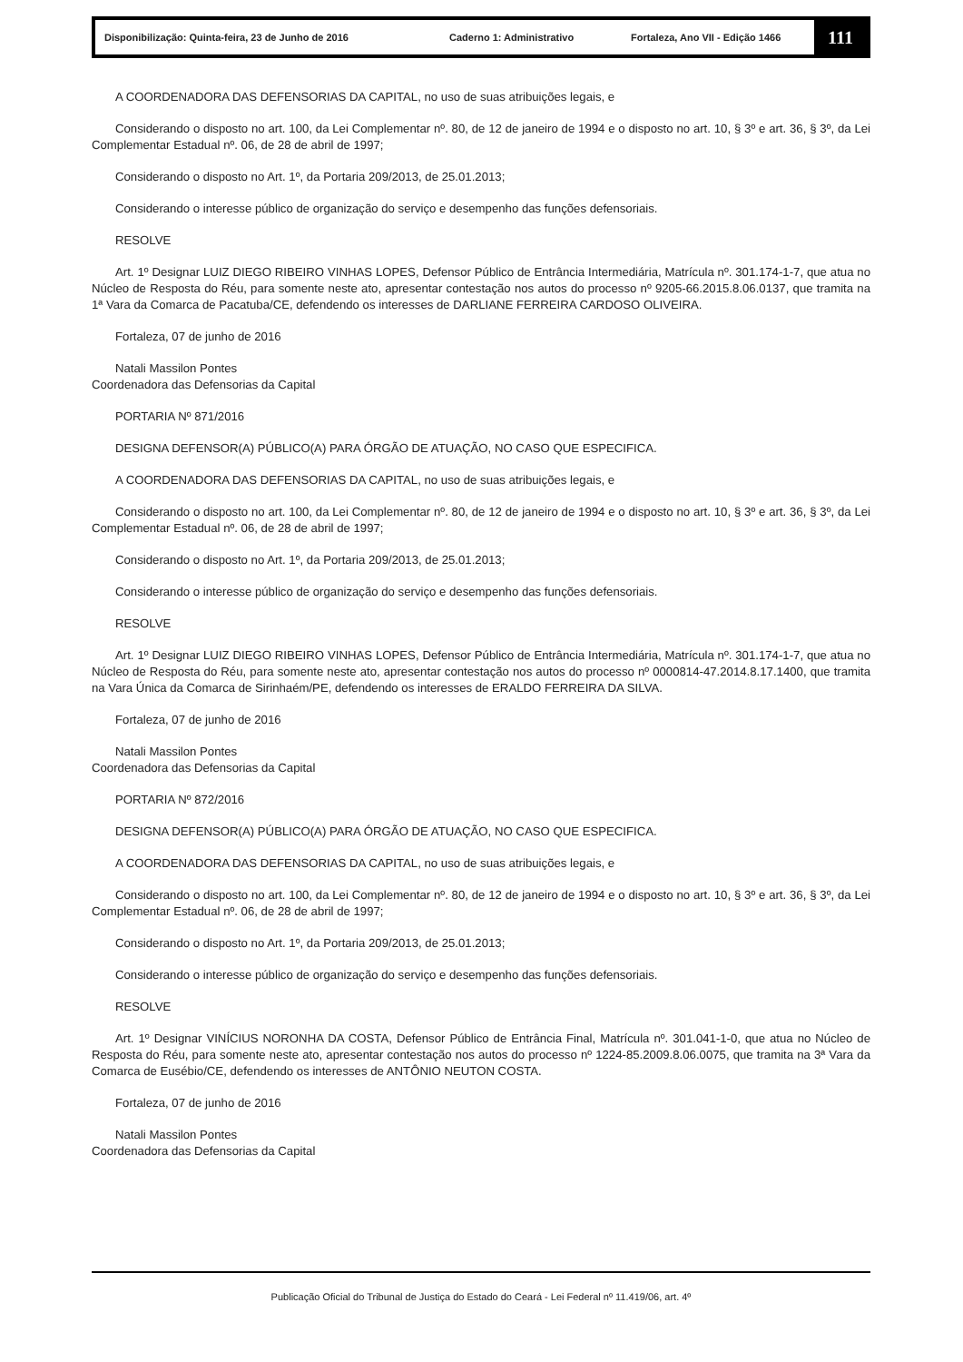Disponibilização: Quinta-feira, 23 de Junho de 2016 Caderno 1: Administrativo Fortaleza, Ano VII - Edição 1466
111
A COORDENADORA DAS DEFENSORIAS DA CAPITAL, no uso de suas atribuições legais, e
Considerando o disposto no art. 100, da Lei Complementar nº. 80, de 12 de janeiro de 1994 e o disposto no art. 10, § 3º e art. 36, § 3º, da Lei Complementar Estadual nº. 06, de 28 de abril de 1997;
Considerando o disposto no Art. 1º, da Portaria 209/2013, de 25.01.2013;
Considerando o interesse público de organização do serviço e desempenho das funções defensoriais.
RESOLVE
Art. 1º Designar LUIZ DIEGO RIBEIRO VINHAS LOPES, Defensor Público de Entrância Intermediária, Matrícula nº. 301.174-1-7, que atua no Núcleo de Resposta do Réu, para somente neste ato, apresentar contestação nos autos do processo nº 9205-66.2015.8.06.0137, que tramita na 1ª Vara da Comarca de Pacatuba/CE, defendendo os interesses de DARLIANE FERREIRA CARDOSO OLIVEIRA.
Fortaleza, 07 de junho de 2016
Natali Massilon Pontes
Coordenadora das Defensorias da Capital
PORTARIA Nº 871/2016
DESIGNA DEFENSOR(A) PÚBLICO(A) PARA ÓRGÃO DE ATUAÇÃO, NO CASO QUE ESPECIFICA.
A COORDENADORA DAS DEFENSORIAS DA CAPITAL, no uso de suas atribuições legais, e
Considerando o disposto no art. 100, da Lei Complementar nº. 80, de 12 de janeiro de 1994 e o disposto no art. 10, § 3º e art. 36, § 3º, da Lei Complementar Estadual nº. 06, de 28 de abril de 1997;
Considerando o disposto no Art. 1º, da Portaria 209/2013, de 25.01.2013;
Considerando o interesse público de organização do serviço e desempenho das funções defensoriais.
RESOLVE
Art. 1º Designar LUIZ DIEGO RIBEIRO VINHAS LOPES, Defensor Público de Entrância Intermediária, Matrícula nº. 301.174-1-7, que atua no Núcleo de Resposta do Réu, para somente neste ato, apresentar contestação nos autos do processo nº 0000814-47.2014.8.17.1400, que tramita na Vara Única da Comarca de Sirinhaém/PE, defendendo os interesses de ERALDO FERREIRA DA SILVA.
Fortaleza, 07 de junho de 2016
Natali Massilon Pontes
Coordenadora das Defensorias da Capital
PORTARIA Nº 872/2016
DESIGNA DEFENSOR(A) PÚBLICO(A) PARA ÓRGÃO DE ATUAÇÃO, NO CASO QUE ESPECIFICA.
A COORDENADORA DAS DEFENSORIAS DA CAPITAL, no uso de suas atribuições legais, e
Considerando o disposto no art. 100, da Lei Complementar nº. 80, de 12 de janeiro de 1994 e o disposto no art. 10, § 3º e art. 36, § 3º, da Lei Complementar Estadual nº. 06, de 28 de abril de 1997;
Considerando o disposto no Art. 1º, da Portaria 209/2013, de 25.01.2013;
Considerando o interesse público de organização do serviço e desempenho das funções defensoriais.
RESOLVE
Art. 1º Designar VINÍCIUS NORONHA DA COSTA, Defensor Público de Entrância Final, Matrícula nº. 301.041-1-0, que atua no Núcleo de Resposta do Réu, para somente neste ato, apresentar contestação nos autos do processo nº 1224-85.2009.8.06.0075, que tramita na 3ª Vara da Comarca de Eusébio/CE, defendendo os interesses de ANTÔNIO NEUTON COSTA.
Fortaleza, 07 de junho de 2016
Natali Massilon Pontes
Coordenadora das Defensorias da Capital
Publicação Oficial do Tribunal de Justiça do Estado do Ceará - Lei Federal nº 11.419/06, art. 4º